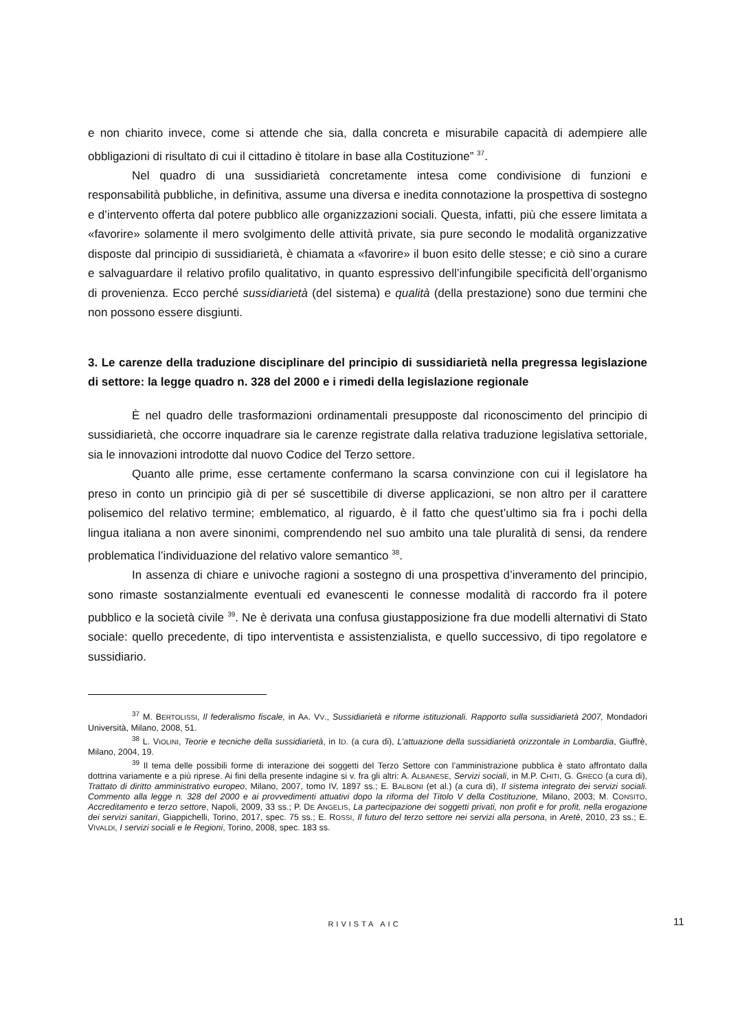e non chiarito invece, come si attende che sia, dalla concreta e misurabile capacità di adempiere alle obbligazioni di risultato di cui il cittadino è titolare in base alla Costituzione” <sup>37</sup>.
Nel quadro di una sussidiarietà concretamente intesa come condivisione di funzioni e responsabilità pubbliche, in definitiva, assume una diversa e inedita connotazione la prospettiva di sostegno e d’intervento offerta dal potere pubblico alle organizzazioni sociali. Questa, infatti, più che essere limitata a «favorire» solamente il mero svolgimento delle attività private, sia pure secondo le modalità organizzative disposte dal principio di sussidiarietà, è chiamata a «favorire» il buon esito delle stesse; e ciò sino a curare e salvaguardare il relativo profilo qualitativo, in quanto espressivo dell’infungibile specificità dell’organismo di provenienza. Ecco perché sussidiarietà (del sistema) e qualità (della prestazione) sono due termini che non possono essere disgiunti.
3. Le carenze della traduzione disciplinare del principio di sussidiarietà nella pregressa legislazione di settore: la legge quadro n. 328 del 2000 e i rimedi della legislazione regionale
È nel quadro delle trasformazioni ordinamentali presupposte dal riconoscimento del principio di sussidiarietà, che occorre inquadrare sia le carenze registrate dalla relativa traduzione legislativa settoriale, sia le innovazioni introdotte dal nuovo Codice del Terzo settore.
Quanto alle prime, esse certamente confermano la scarsa convinzione con cui il legislatore ha preso in conto un principio già di per sé suscettibile di diverse applicazioni, se non altro per il carattere polisemico del relativo termine; emblematico, al riguardo, è il fatto che quest’ultimo sia fra i pochi della lingua italiana a non avere sinonimi, comprendendo nel suo ambito una tale pluralità di sensi, da rendere problematica l’individuazione del relativo valore semantico <sup>38</sup>.
In assenza di chiare e univoche ragioni a sostegno di una prospettiva d’inveramento del principio, sono rimaste sostanzialmente eventuali ed evanescenti le connesse modalità di raccordo fra il potere pubblico e la società civile <sup>39</sup>. Ne è derivata una confusa giustapposizione fra due modelli alternativi di Stato sociale: quello precedente, di tipo interventista e assistenzialista, e quello successivo, di tipo regolatore e sussidiario.
<sup>37</sup> M. BERTOLISSI, Il federalismo fiscale, in AA. VV., Sussidiarietà e riforme istituzionali. Rapporto sulla sussidiarietà 2007, Mondadori Università, Milano, 2008, 51.
<sup>38</sup> L. VIOLINI, Teorie e tecniche della sussidiarietà, in ID. (a cura di), L’attuazione della sussidiarietà orizzontale in Lombardia, Giuffrè, Milano, 2004, 19.
<sup>39</sup> Il tema delle possibili forme di interazione dei soggetti del Terzo Settore con l’amministrazione pubblica è stato affrontato dalla dottrina variamente e a più riprese. Ai fini della presente indagine si v. fra gli altri: A. ALBANESE, Servizi sociali, in M.P. CHITI, G. GRECO (a cura di), Trattato di diritto amministrativo europeo, Milano, 2007, tomo IV, 1897 ss.; E. BALBONI (et al.) (a cura di), Il sistema integrato dei servizi sociali. Commento alla legge n. 328 del 2000 e ai provvedimenti attuativi dopo la riforma del Titolo V della Costituzione, Milano, 2003; M. CONSITO, Accreditamento e terzo settore, Napoli, 2009, 33 ss.; P. DE ANGELIS, La partecipazione dei soggetti privati, non profit e for profit, nella erogazione dei servizi sanitari, Giappichelli, Torino, 2017, spec. 75 ss.; E. ROSSI, Il futuro del terzo settore nei servizi alla persona, in Aretè, 2010, 23 ss.; E. VIVALDI, I servizi sociali e le Regioni, Torino, 2008, spec. 183 ss.
RIVISTA AIC 11